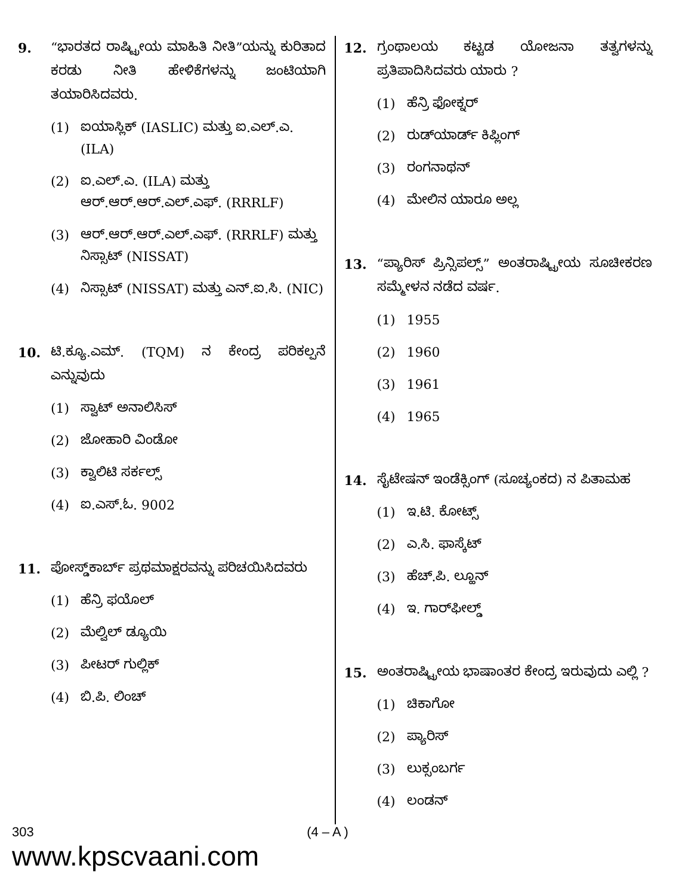9. “ಭಾರತದ ರಾಷ್ಟ್ರೀಯ ಮಾಹಿತಿ ನೀತಿ”ಯನ್ನು ಕುರಿತಾದ ಕರಡು ನೀತಿ ಹೇಳಿಕೆಗಳನ್ನು ಜಂಟಿಯಾಗಿ ತಯಾರಿಸಿದವರು.
(1) ಐಯಾಸ್ಲಿಕ್ (IASLIC) ಮತ್ತು ಐ.ಎಲ್.ಎ. (ILA)
(2) ಐ.ಎಲ್.ಎ. (ILA) ಮತ್ತು ಆರ್.ಆರ್.ಆರ್.ಎಲ್.ಎಫ್. (RRRLF)
(3) ಆರ್.ಆರ್.ಆರ್.ಎಲ್.ಎಫ್. (RRRLF) ಮತ್ತು ನಿಸ್ಸಾಟ್ (NISSAT)
(4) ನಿಸ್ಸಾಟ್ (NISSAT) ಮತ್ತು ಎನ್.ಐ.ಸಿ. (NIC)
10. ಟಿ.ಕ್ಯೂ.ಎಮ್. (TQM) ನ ಕೇಂದ್ರ ಪರಿಕಲ್ಪನೆ ಎನ್ನುವುದು
(1) ಸ್ವಾಟ್ ಅನಾಲಿಸಿಸ್
(2) ಜೋಹಾರಿ ವಿಂಡೋ
(3) ಕ್ವಾಲಿಟಿ ಸರ್ಕಲ್ಸ್
(4) ಐ.ಎಸ್.ಓ. 9002
11. ಪೋಸ್ಡ್‌ಕಾರ್ಬ್ ಪ್ರಥಮಾಕ್ಷರವನ್ನು ಪರಿಚಯಿಸಿದವರು
(1) ಹೆನ್ರಿ ಫಯೊಲ್
(2) ಮೆಲ್ವಿಲ್ ಡ್ಯೂಯಿ
(3) ಪೀಟರ್ ಗುಲ್ಲಿಕ್
(4) ಬಿ.ಪಿ. ಲಿಂಚ್
12. ಗ್ರಂಥಾಲಯ ಕಟ್ಟಡ ಯೋಜನಾ ತತ್ವಗಳನ್ನು ಪ್ರತಿಪಾದಿಸಿದವರು ಯಾರು ?
(1) ಹೆನ್ರಿ ಫೋಕ್ನರ್
(2) ರುಡ್‌ಯಾರ್ಡ್ ಕಿಪ್ಲಿಂಗ್
(3) ರಂಗನಾಥನ್
(4) ಮೇಲಿನ ಯಾರೂ ಅಲ್ಲ
13. “ಪ್ಯಾರಿಸ್ ಪ್ರಿನ್ಸಿಪಲ್ಸ್” ಅಂತರಾಷ್ಟ್ರೀಯ ಸೂಚೀಕರಣ ಸಮ್ಮೇಳನ ನಡೆದ ವರ್ಷ.
(1) 1955
(2) 1960
(3) 1961
(4) 1965
14. ಸೈಟೇಷನ್ ಇಂಡೆಕ್ಸಿಂಗ್ (ಸೂಚ್ಯಂಕದ) ನ ಪಿತಾಮಹ
(1) ಇ.ಟಿ. ಕೋಟ್ಸ್
(2) ಎ.ಸಿ. ಫಾಸ್ಕೆಟ್
(3) ಹೆಚ್.ಪಿ. ಲ್ಹೂನ್
(4) ಇ. ಗಾರ್‌ಫೀಲ್ಡ್
15. ಅಂತರಾಷ್ಟ್ರೀಯ ಭಾಷಾಂತರ ಕೇಂದ್ರ ಇರುವುದು ಎಲ್ಲಿ ?
(1) ಚಿಕಾಗೋ
(2) ಪ್ಯಾರಿಸ್
(3) ಲುಕ್ಸಂಬರ್ಗ
(4) ಲಂಡನ್
303
www.kpscvaani.com
(4 – A )